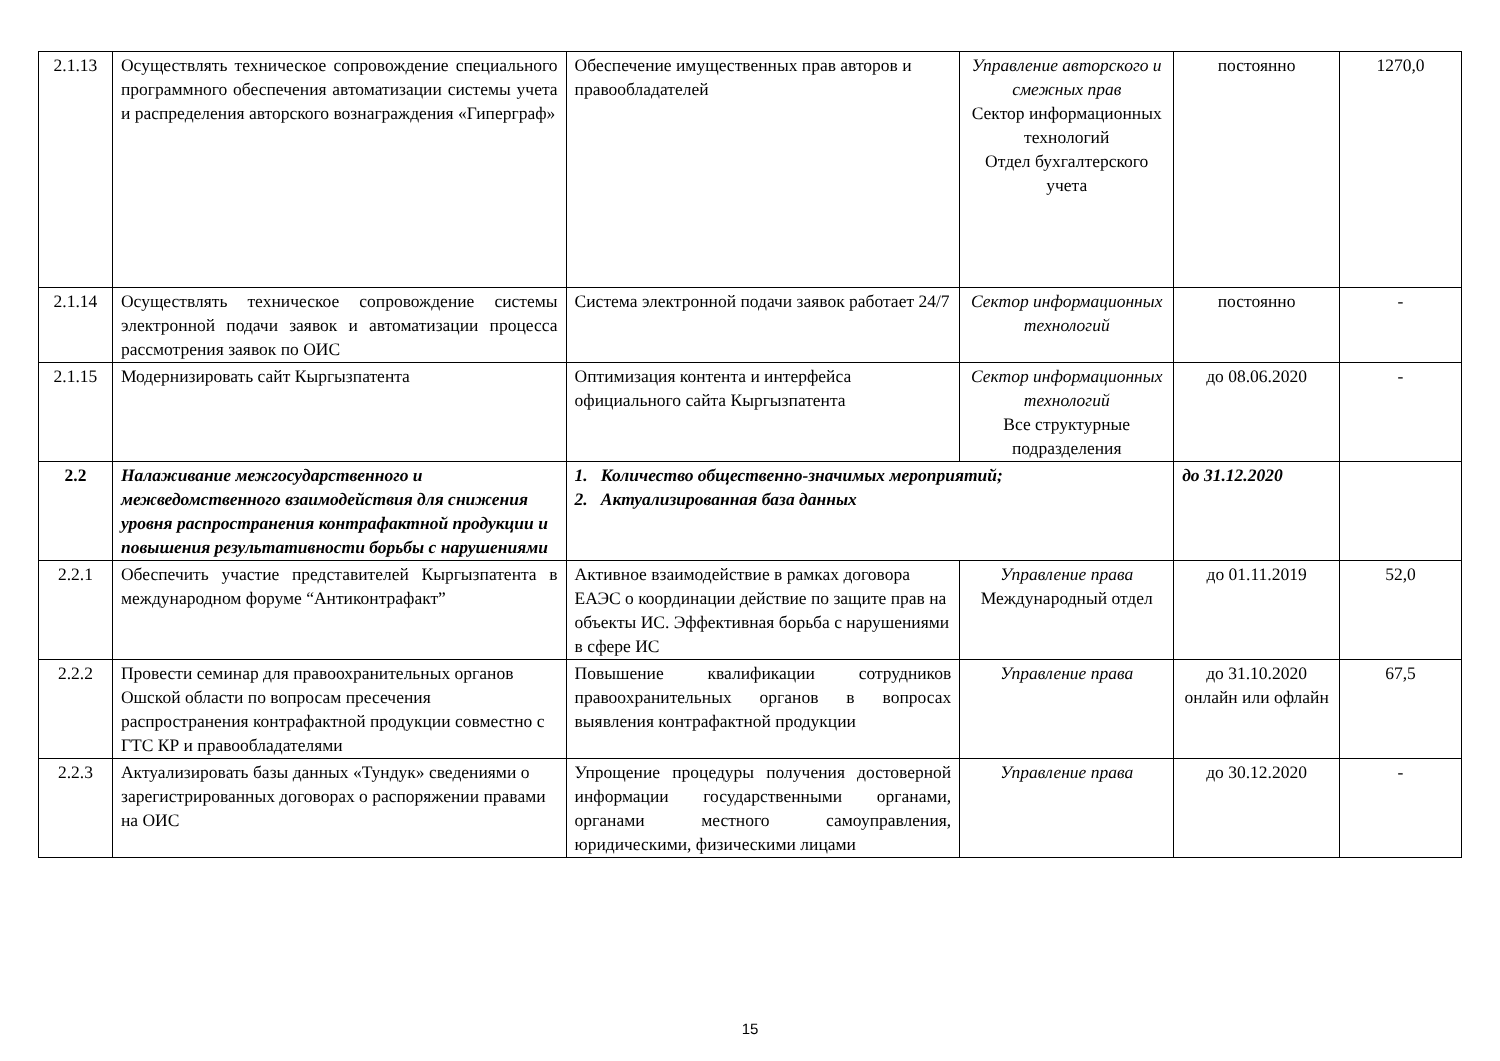| 2.1.13 | Осуществлять техническое сопровождение специального программного обеспечения автоматизации системы учета и распределения авторского вознаграждения «Гиперграф» | Обеспечение имущественных прав авторов и правообладателей | Управление авторского и смежных прав Сектор информационных технологий Отдел бухгалтерского учета | постоянно | 1270,0 |
| 2.1.14 | Осуществлять техническое сопровождение системы электронной подачи заявок и автоматизации процесса рассмотрения заявок по ОИС | Система электронной подачи заявок работает 24/7 | Сектор информационных технологий | постоянно | - |
| 2.1.15 | Модернизировать сайт Кыргызпатента | Оптимизация контента и интерфейса официального сайта Кыргызпатента | Сектор информационных технологий Все структурные подразделения | до 08.06.2020 | - |
| 2.2 | Налаживание межгосударственного и межведомственного взаимодействия для снижения уровня распространения контрафактной продукции и повышения результативности борьбы с нарушениями | 1. Количество общественно-значимых мероприятий; 2. Актуализированная база данных | | до 31.12.2020 | |
| 2.2.1 | Обеспечить участие представителей Кыргызпатента в международном форуме “Антиконтрафакт” | Активное взаимодействие в рамках договора ЕАЭС о координации действие по защите прав на объекты ИС. Эффективная борьба с нарушениями в сфере ИС | Управление права Международный отдел | до 01.11.2019 | 52,0 |
| 2.2.2 | Провести семинар для правоохранительных органов Ошской области по вопросам пресечения распространения контрафактной продукции совместно с ГТС КР и правообладателями | Повышение квалификации сотрудников правоохранительных органов в вопросах выявления контрафактной продукции | Управление права | до 31.10.2020 онлайн или офлайн | 67,5 |
| 2.2.3 | Актуализировать базы данных «Тундук» сведениями о зарегистрированных договорах о распоряжении правами на ОИС | Упрощение процедуры получения достоверной информации государственными органами, органами местного самоуправления, юридическими, физическими лицами | Управление права | до 30.12.2020 | - |
15